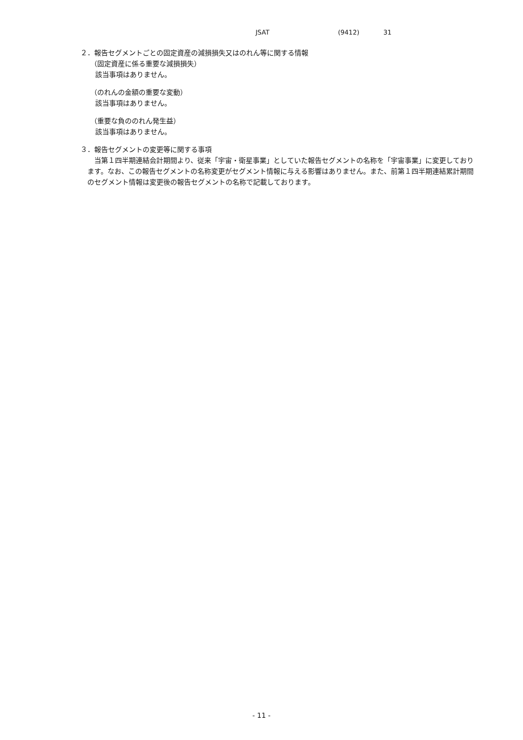JSAT (9412) 31
２．報告セグメントごとの固定資産の減損損失又はのれん等に関する情報
（固定資産に係る重要な減損損失）
該当事項はありません。
（のれんの金額の重要な変動）
該当事項はありません。
（重要な負ののれん発生益）
該当事項はありません。
３．報告セグメントの変更等に関する事項
当第１四半期連結会計期間より、従来「宇宙・衛星事業」としていた報告セグメントの名称を「宇宙事業」に変更しております。なお、この報告セグメントの名称変更がセグメント情報に与える影響はありません。また、前第１四半期連結累計期間のセグメント情報は変更後の報告セグメントの名称で記載しております。
- 11 -